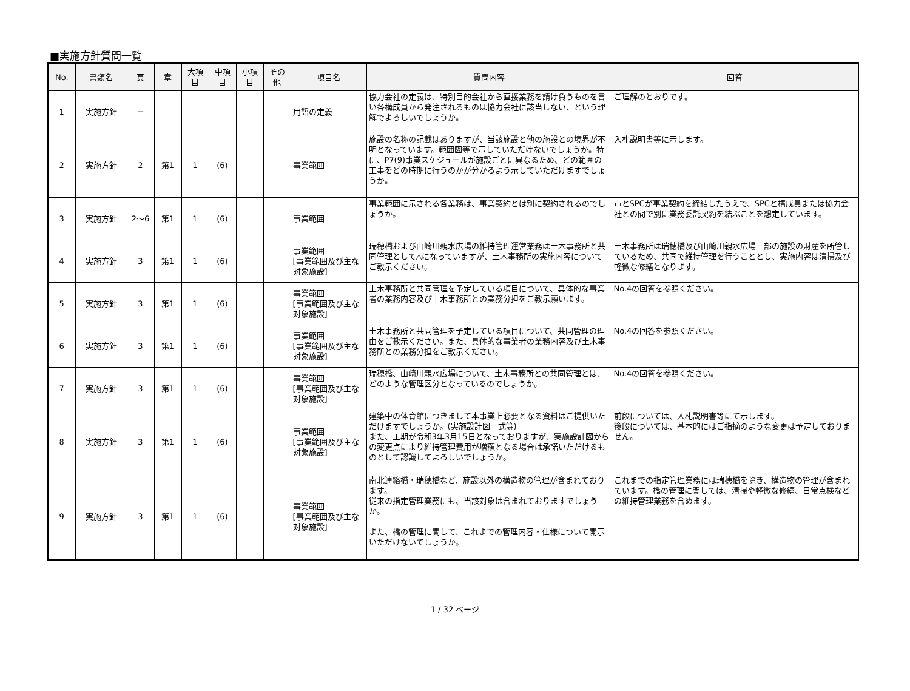■実施方針質問一覧
| No. | 書類名 | 頁 | 章 | 大項 目 | 中項 目 | 小項 目 | その 他 | 項目名 | 質問内容 | 回答 |
| --- | --- | --- | --- | --- | --- | --- | --- | --- | --- | --- |
| 1 | 実施方針 | － | | | | | | 用語の定義 | 協力会社の定義は、特別目的会社から直接業務を請け負うものを言い各構成員から発注されるものは協力会社に該当しない、という理解でよろしいでしょうか。 | ご理解のとおりです。 |
| 2 | 実施方針 | 2 | 第1 | 1 | (6) | | | 事業範囲 | 施設の名称の記載はありますが、当該施設と他の施設との境界が不明となっています。範囲図等で示していただけないでしょうか。特に、P7(9)事業スケジュールが施設ごとに異なるため、どの範囲の工事をどの時期に行うのかが分かるよう示していただけますでしょうか。 | 入札説明書等に示します。 |
| 3 | 実施方針 | 2～6 | 第1 | 1 | (6) | | | 事業範囲 | 事業範囲に示される各業務は、事業契約とは別に契約されるのでしょうか。 | 市とSPCが事業契約を締結したうえで、SPCと構成員または協力会社との間で別に業務委託契約を結ぶことを想定しています。 |
| 4 | 実施方針 | 3 | 第1 | 1 | (6) | | | 事業範囲 [事業範囲及び主な対象施設] | 瑞穂橋および山崎川親水広場の維持管理運営業務は土木事務所と共同管理として△になっていますが、土木事務所の実施内容についてご教示ください。 | 土木事務所は瑞穂橋及び山崎川親水広場一部の施設の財産を所管しているため、共同で維持管理を行うこととし、実施内容は清掃及び軽微な修繕となります。 |
| 5 | 実施方針 | 3 | 第1 | 1 | (6) | | | 事業範囲 [事業範囲及び主な対象施設] | 土木事務所と共同管理を予定している項目について、具体的な事業者の業務内容及び土木事務所との業務分担をご教示願います。 | No.4の回答を参照ください。 |
| 6 | 実施方針 | 3 | 第1 | 1 | (6) | | | 事業範囲 [事業範囲及び主な対象施設] | 土木事務所と共同管理を予定している項目について、共同管理の理由をご教示ください。また、具体的な事業者の業務内容及び土木事務所との業務分担をご教示ください。 | No.4の回答を参照ください。 |
| 7 | 実施方針 | 3 | 第1 | 1 | (6) | | | 事業範囲 [事業範囲及び主な対象施設] | 瑞穂橋、山崎川親水広場について、土木事務所との共同管理とは、どのような管理区分となっているのでしょうか。 | No.4の回答を参照ください。 |
| 8 | 実施方針 | 3 | 第1 | 1 | (6) | | | 事業範囲 [事業範囲及び主な対象施設] | 建築中の体育館につきまして本事業上必要となる資料はご提供いただけますでしょうか。(実施設計図一式等) また、工期が令和3年3月15日となっておりますが、実施設計図からの変更点により維持管理費用が増額となる場合は承諾いただけるものとして認識してよろしいでしょうか。 | 前段については、入札説明書等にて示します。 後段については、基本的にはご指摘のような変更は予定しておりません。 |
| 9 | 実施方針 | 3 | 第1 | 1 | (6) | | | 事業範囲 [事業範囲及び主な対象施設] | 南北連絡橋・瑞穂橋など、施設以外の構造物の管理が含まれております。 従来の指定管理業務にも、当該対象は含まれておりますでしょうか。 また、橋の管理に関して、これまでの管理内容・仕様について開示いただけないでしょうか。 | これまでの指定管理業務には瑞穂橋を除き、構造物の管理が含まれています。橋の管理に関しては、清掃や軽微な修繕、日常点検などの維持管理業務を含めます。 |
1 / 32 ページ